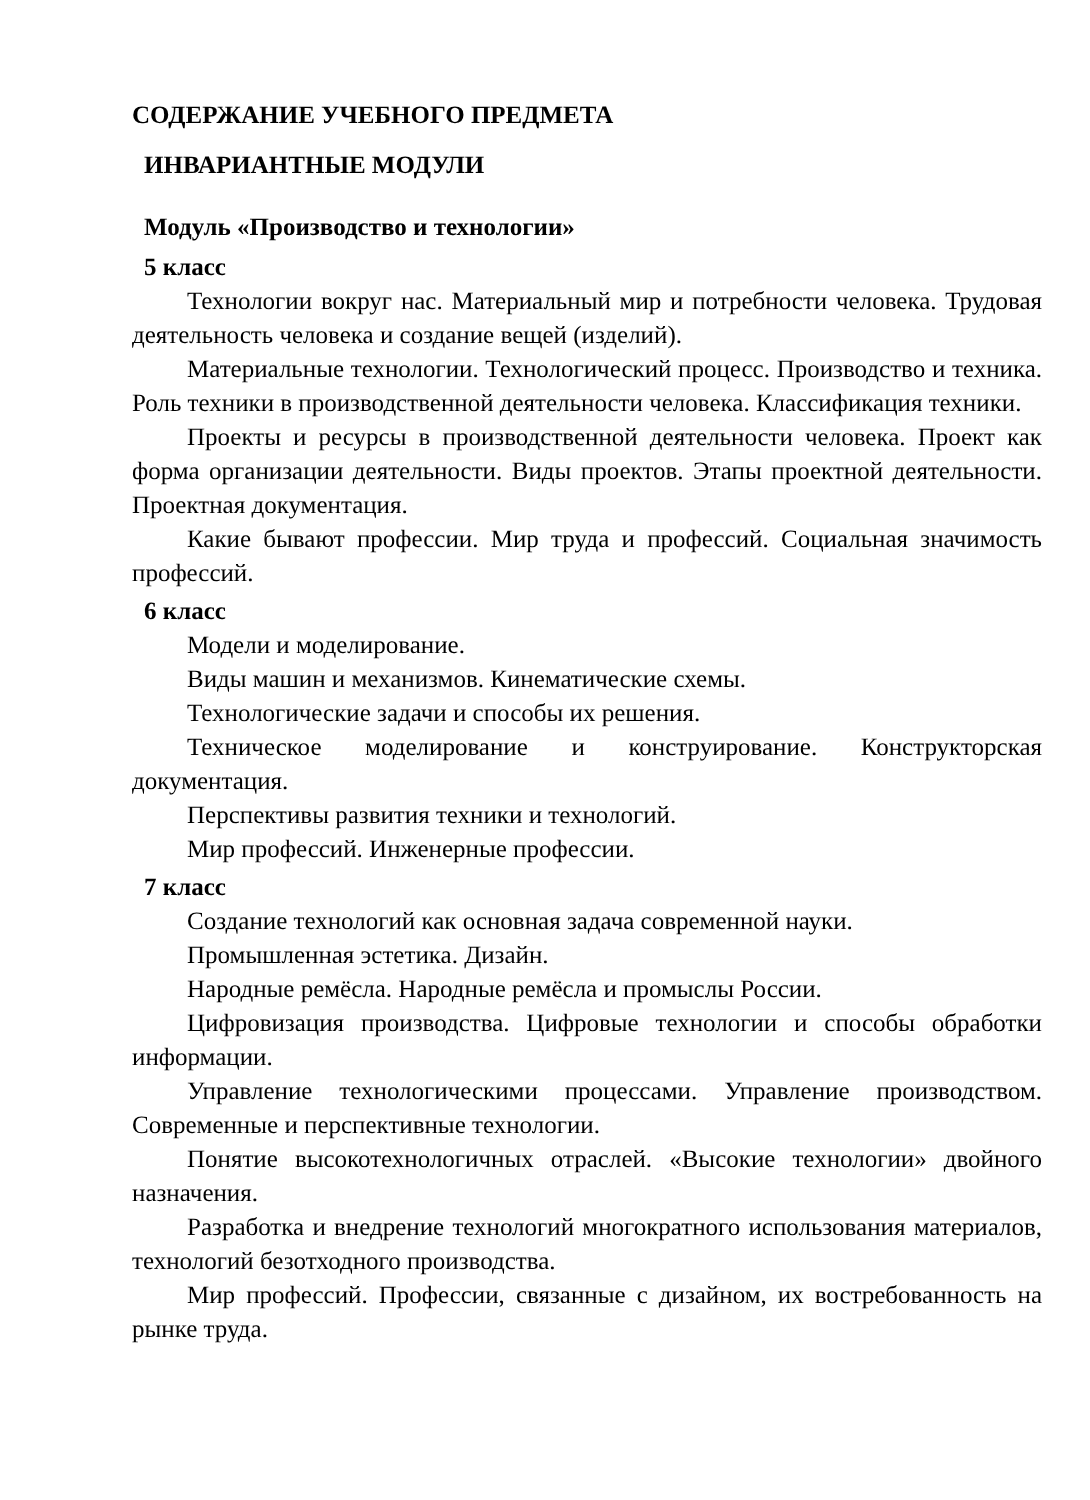СОДЕРЖАНИЕ УЧЕБНОГО ПРЕДМЕТА
ИНВАРИАНТНЫЕ МОДУЛИ
Модуль «Производство и технологии»
5 класс
Технологии вокруг нас. Материальный мир и потребности человека. Трудовая деятельность человека и создание вещей (изделий).
Материальные технологии. Технологический процесс. Производство и техника. Роль техники в производственной деятельности человека. Классификация техники.
Проекты и ресурсы в производственной деятельности человека. Проект как форма организации деятельности. Виды проектов. Этапы проектной деятельности. Проектная документация.
Какие бывают профессии. Мир труда и профессий. Социальная значимость профессий.
6 класс
Модели и моделирование.
Виды машин и механизмов. Кинематические схемы.
Технологические задачи и способы их решения.
Техническое моделирование и конструирование. Конструкторская документация.
Перспективы развития техники и технологий.
Мир профессий. Инженерные профессии.
7 класс
Создание технологий как основная задача современной науки.
Промышленная эстетика. Дизайн.
Народные ремёсла. Народные ремёсла и промыслы России.
Цифровизация производства. Цифровые технологии и способы обработки информации.
Управление технологическими процессами. Управление производством. Современные и перспективные технологии.
Понятие высокотехнологичных отраслей. «Высокие технологии» двойного назначения.
Разработка и внедрение технологий многократного использования материалов, технологий безотходного производства.
Мир профессий. Профессии, связанные с дизайном, их востребованность на рынке труда.